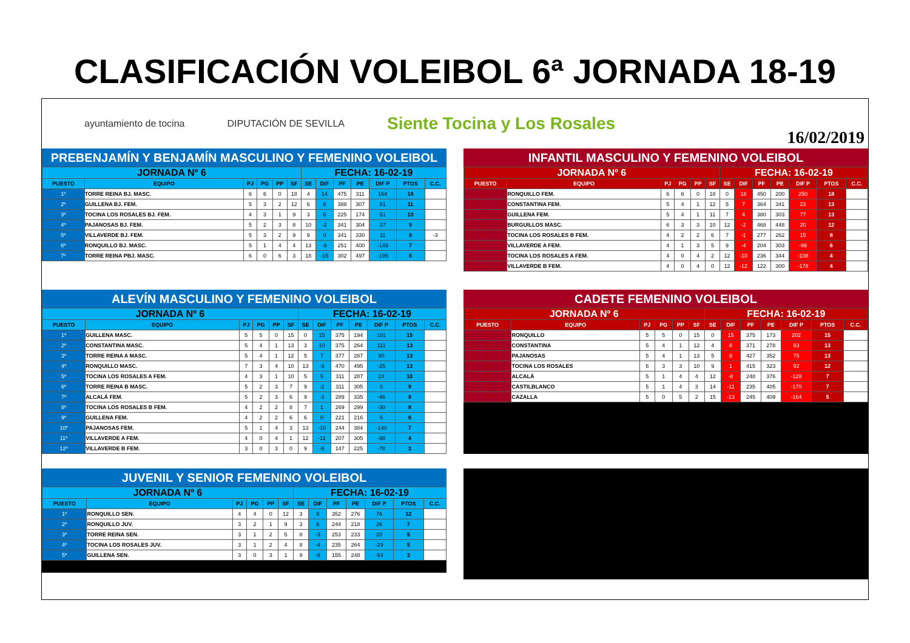CLASIFICACIÓN VOLEIBOL 6ª JORNADA 18-19
ayuntamiento de tocina DIPUTACIÓN DE SEVILLA
Siente Tocina y Los Rosales
16/02/2019
PREBENJAMÍN Y BENJAMÍN MASCULINO Y FEMENINO VOLEIBOL
| JORNADA Nº 6 | | | | | | FECHA: 16-02-19 | | | | | | |
| PUESTO | EQUIPO | PJ | PG | PP | SF | SE | DIF | PF | PE | DIF P | PTOS | C.C. |
| 1º | TORRE REINA BJ. MASC. | 6 | 6 | 0 | 18 | 4 | 14 | 475 | 311 | 164 | 18 | |
| 2º | GUILLENA BJ. FEM. | 5 | 3 | 2 | 12 | 6 | 6 | 388 | 307 | 81 | 11 | |
| 3º | TOCINA LOS ROSALES BJ. FEM. | 4 | 3 | 1 | 9 | 3 | 6 | 225 | 174 | 51 | 10 | |
| 4º | PAJANOSAS BJ. FEM. | 5 | 2 | 3 | 8 | 10 | -2 | 341 | 304 | 37 | 9 | |
| 5º | VILLAVERDE BJ. FEM. | 5 | 3 | 2 | 9 | 9 | 0 | 341 | 330 | 11 | 8 | -3 |
| 6º | RONQUILLO BJ. MASC. | 5 | 1 | 4 | 4 | 13 | -9 | 251 | 400 | -149 | 7 | |
| 7º | TORRE REINA PBJ. MASC. | 6 | 0 | 6 | 3 | 18 | -15 | 302 | 497 | -195 | 6 | |
INFANTIL MASCULINO Y FEMENINO VOLEIBOL
| JORNADA Nº 6 | | | | | | FECHA: 16-02-19 | | | | | | |
| PUESTO | EQUIPO | PJ | PG | PP | SF | SE | DIF | PF | PE | DIF P | PTOS | C.C. |
| 1º | RONQUILLO FEM. | 6 | 6 | 0 | 18 | 0 | 18 | 450 | 200 | 250 | 18 | |
| 2º | CONSTANTINA FEM. | 5 | 4 | 1 | 12 | 5 | 7 | 364 | 341 | 23 | 13 | |
| 3º | GUILLENA FEM. | 5 | 4 | 1 | 11 | 7 | 4 | 380 | 303 | 77 | 13 | |
| 4º | BURGUILLOS MASC. | 6 | 3 | 3 | 10 | 12 | -2 | 468 | 448 | 20 | 12 | |
| 5º | TOCINA LOS ROSALES B FEM. | 4 | 2 | 2 | 6 | 7 | -1 | 277 | 262 | 15 | 8 | |
| 6º | VILLAVERDE A FEM. | 4 | 1 | 3 | 5 | 9 | -4 | 204 | 303 | -99 | 6 | |
| 7º | TOCINA LOS ROSALES A FEM. | 4 | 0 | 4 | 2 | 12 | -10 | 236 | 344 | -108 | 4 | |
| 8º | VILLAVERDE B FEM. | 4 | 0 | 4 | 0 | 12 | -12 | 122 | 300 | -178 | 4 | |
ALEVÍN MASCULINO Y FEMENINO VOLEIBOL
| JORNADA Nº 6 | | | | | | FECHA: 16-02-19 | | | | | | |
| PUESTO | EQUIPO | PJ | PG | PP | SF | SE | DIF | PF | PE | DIF P | PTOS | C.C. |
| 1º | GUILLENA MASC. | 5 | 5 | 0 | 15 | 0 | 15 | 375 | 194 | 181 | 15 | |
| 2º | CONSTANTINA MASC. | 5 | 4 | 1 | 13 | 3 | 10 | 375 | 264 | 111 | 13 | |
| 3º | TORRE REINA A MASC. | 5 | 4 | 1 | 12 | 5 | 7 | 377 | 287 | 90 | 13 | |
| 4º | RONQUILLO MASC. | 7 | 3 | 4 | 10 | 13 | -3 | 470 | 495 | -25 | 13 | |
| 5º | TOCINA LOS ROSALES A FEM. | 4 | 3 | 1 | 10 | 5 | 5 | 311 | 287 | 24 | 10 | |
| 6º | TORRE REINA B MASC. | 5 | 2 | 3 | 7 | 9 | -2 | 311 | 305 | 6 | 9 | |
| 7º | ALCALÁ FEM. | 5 | 2 | 3 | 6 | 9 | -3 | 289 | 335 | -46 | 9 | |
| 8º | TOCINA LOS ROSALES B FEM. | 4 | 2 | 2 | 8 | 7 | 1 | 269 | 299 | -30 | 8 | |
| 9º | GUILLENA FEM. | 4 | 2 | 2 | 6 | 6 | 0 | 221 | 216 | 5 | 8 | |
| 10º | PAJANOSAS FEM. | 5 | 1 | 4 | 3 | 13 | -10 | 244 | 384 | -140 | 7 | |
| 11º | VILLAVERDE A FEM. | 4 | 0 | 4 | 1 | 12 | -11 | 207 | 305 | -98 | 4 | |
| 12º | VILLAVERDE B FEM. | 3 | 0 | 3 | 0 | 9 | -9 | 147 | 225 | -78 | 3 | |
CADETE FEMENINO VOLEIBOL
| JORNADA Nº 6 | | | | | | FECHA: 16-02-19 | | | | | | |
| PUESTO | EQUIPO | PJ | PG | PP | SF | SE | DIF | PF | PE | DIF P | PTOS | C.C. |
| 1º | RONQUILLO | 5 | 5 | 0 | 15 | 0 | 15 | 375 | 173 | 202 | 15 | |
| 2º | CONSTANTINA | 5 | 4 | 1 | 12 | 4 | 8 | 371 | 278 | 93 | 13 | |
| 3º | PAJANOSAS | 5 | 4 | 1 | 13 | 5 | 8 | 427 | 352 | 75 | 13 | |
| 4º | TOCINA LOS ROSALES | 6 | 3 | 3 | 10 | 9 | 1 | 415 | 323 | 92 | 12 | |
| 5º | ALCALÁ | 5 | 1 | 4 | 4 | 12 | -8 | 248 | 376 | -128 | 7 | |
| 6º | CASTILBLANCO | 5 | 1 | 4 | 3 | 14 | -11 | 235 | 405 | -170 | 7 | |
| 7º | CAZALLA | 5 | 0 | 5 | 2 | 15 | -13 | 245 | 409 | -164 | 5 | |
JUVENIL Y SENIOR FEMENINO VOLEIBOL
| JORNADA Nº 6 | | | | | | FECHA: 16-02-19 | | | | | | |
| PUESTO | EQUIPO | PJ | PG | PP | SF | SE | DIF | PF | PE | DIF P | PTOS | C.C. |
| 1º | RONQUILLO SEN. | 4 | 4 | 0 | 12 | 3 | 9 | 352 | 276 | 76 | 12 | |
| 2º | RONQUILLO JUV. | 3 | 2 | 1 | 9 | 3 | 6 | 244 | 218 | 26 | 7 | |
| 3º | TORRE REINA SEN. | 3 | 1 | 2 | 5 | 8 | -3 | 253 | 233 | 20 | 5 | |
| 4º | TOCINA LOS ROSALES JUV. | 3 | 1 | 2 | 4 | 8 | -4 | 235 | 264 | -29 | 5 | |
| 5º | GUILLENA SEN. | 3 | 0 | 3 | 1 | 9 | -8 | 155 | 248 | -93 | 3 | |